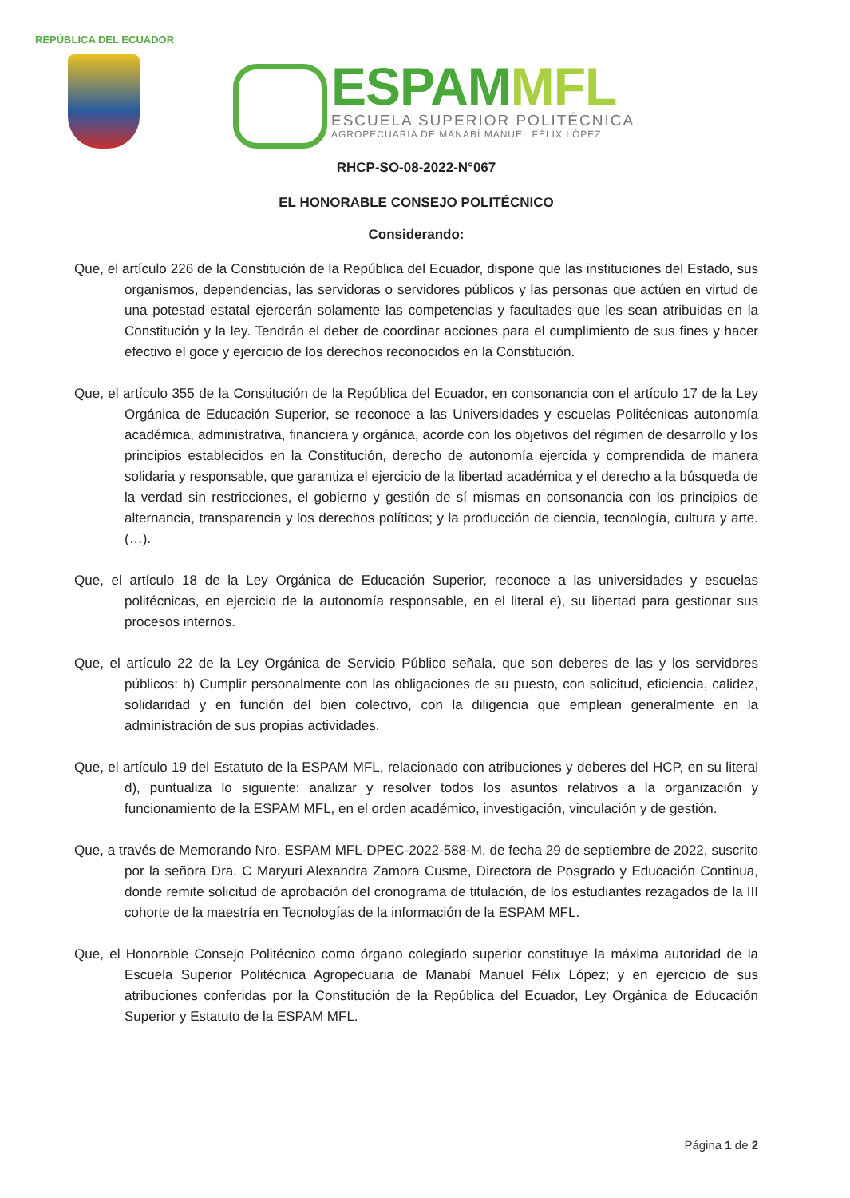REPÚBLICA DEL ECUADOR
ESPAMMFL
ESCUELA SUPERIOR POLITÉCNICA
AGROPECUARIA DE MANABÍ MANUEL FÉLIX LÓPEZ
RHCP-SO-08-2022-N°067
EL HONORABLE CONSEJO POLITÉCNICO
Considerando:
Que, el artículo 226 de la Constitución de la República del Ecuador, dispone que las instituciones del Estado, sus organismos, dependencias, las servidoras o servidores públicos y las personas que actúen en virtud de una potestad estatal ejercerán solamente las competencias y facultades que les sean atribuidas en la Constitución y la ley. Tendrán el deber de coordinar acciones para el cumplimiento de sus fines y hacer efectivo el goce y ejercicio de los derechos reconocidos en la Constitución.
Que, el artículo 355 de la Constitución de la República del Ecuador, en consonancia con el artículo 17 de la Ley Orgánica de Educación Superior, se reconoce a las Universidades y escuelas Politécnicas autonomía académica, administrativa, financiera y orgánica, acorde con los objetivos del régimen de desarrollo y los principios establecidos en la Constitución, derecho de autonomía ejercida y comprendida de manera solidaria y responsable, que garantiza el ejercicio de la libertad académica y el derecho a la búsqueda de la verdad sin restricciones, el gobierno y gestión de sí mismas en consonancia con los principios de alternancia, transparencia y los derechos políticos; y la producción de ciencia, tecnología, cultura y arte.(…).
Que, el artículo 18 de la Ley Orgánica de Educación Superior, reconoce a las universidades y escuelas politécnicas, en ejercicio de la autonomía responsable, en el literal e), su libertad para gestionar sus procesos internos.
Que, el artículo 22 de la Ley Orgánica de Servicio Público señala, que son deberes de las y los servidores públicos: b) Cumplir personalmente con las obligaciones de su puesto, con solicitud, eficiencia, calidez, solidaridad y en función del bien colectivo, con la diligencia que emplean generalmente en la administración de sus propias actividades.
Que, el artículo 19 del Estatuto de la ESPAM MFL, relacionado con atribuciones y deberes del HCP, en su literal d), puntualiza lo siguiente: analizar y resolver todos los asuntos relativos a la organización y funcionamiento de la ESPAM MFL, en el orden académico, investigación, vinculación y de gestión.
Que, a través de Memorando Nro. ESPAM MFL-DPEC-2022-588-M, de fecha 29 de septiembre de 2022, suscrito por la señora Dra. C Maryuri Alexandra Zamora Cusme, Directora de Posgrado y Educación Continua, donde remite solicitud de aprobación del cronograma de titulación, de los estudiantes rezagados de la III cohorte de la maestría en Tecnologías de la información de la ESPAM MFL.
Que, el Honorable Consejo Politécnico como órgano colegiado superior constituye la máxima autoridad de la Escuela Superior Politécnica Agropecuaria de Manabí Manuel Félix López; y en ejercicio de sus atribuciones conferidas por la Constitución de la República del Ecuador, Ley Orgánica de Educación Superior y Estatuto de la ESPAM MFL.
Página 1 de 2